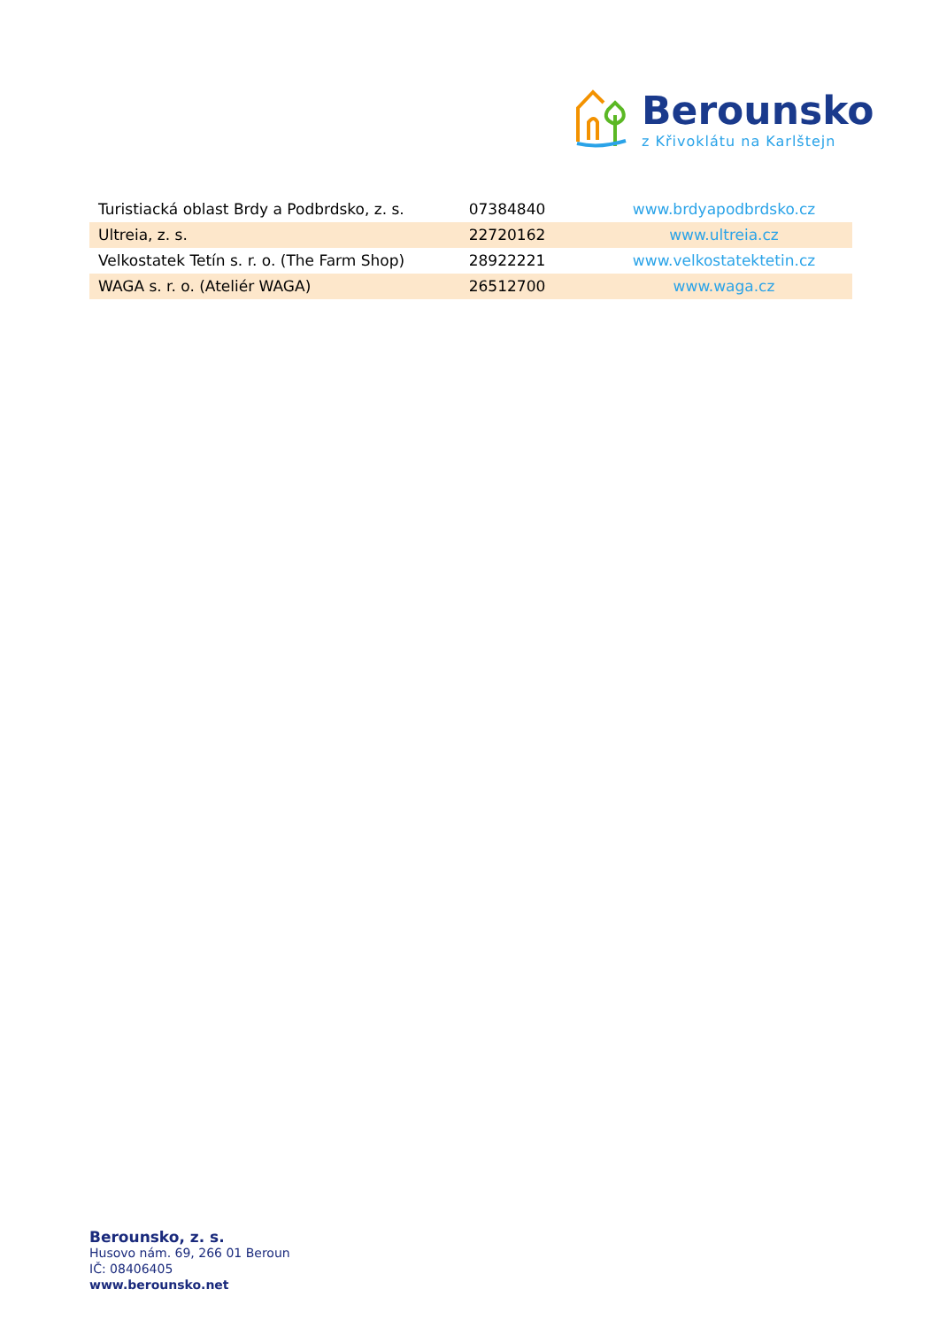Berounsko
z Křivoklátu na Karlštejn
| Turistiacká oblast Brdy a Podbrdsko, z. s. | 07384840 | www.brdyapodbrdsko.cz |
| Ultreia, z. s. | 22720162 | www.ultreia.cz |
| Velkostatek Tetín s. r. o. (The Farm Shop) | 28922221 | www.velkostatektetin.cz |
| WAGA s. r. o. (Ateliér WAGA) | 26512700 | www.waga.cz |
Berounsko, z. s.
Husovo nám. 69, 266 01 Beroun
IČ: 08406405
www.berounsko.net